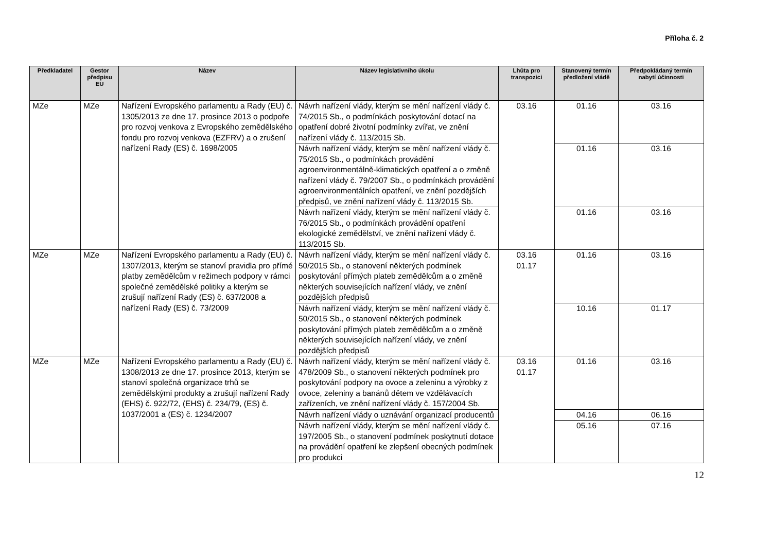Příloha č. 2
| Předkladatel | Gestor předpisu EU | Název | Název legislativního úkolu | Lhůta pro transpozici | Stanovený termín předložení vládě | Předpokládaný termín nabytí účinnosti |
| --- | --- | --- | --- | --- | --- | --- |
| MZe | MZe | Nařízení Evropského parlamentu a Rady (EU) č. 1305/2013 ze dne 17. prosince 2013 o podpoře pro rozvoj venkova z Evropského zemědělského fondu pro rozvoj venkova (EZFRV) a o zrušení nařízení Rady (ES) č. 1698/2005 | Návrh nařízení vlády, kterým se mění nařízení vlády č. 74/2015 Sb., o podmínkách poskytování dotací na opatření dobré životní podmínky zvířat, ve znění nařízení vlády č. 113/2015 Sb. | 03.16 | 01.16 | 03.16 |
| | | | Návrh nařízení vlády, kterým se mění nařízení vlády č. 75/2015 Sb., o podmínkách provádění agroenvironmentálně-klimatických opatření a o změně nařízení vlády č. 79/2007 Sb., o podmínkách provádění agroenvironmentálních opatření, ve znění pozdějších předpisů, ve znění nařízení vlády č. 113/2015 Sb. | | 01.16 | 03.16 |
| | | | Návrh nařízení vlády, kterým se mění nařízení vlády č. 76/2015 Sb., o podmínkách provádění opatření ekologické zemědělství, ve znění nařízení vlády č. 113/2015 Sb. | | 01.16 | 03.16 |
| MZe | MZe | Nařízení Evropského parlamentu a Rady (EU) č. 1307/2013, kterým se stanoví pravidla pro přímé platby zemědělcům v režimech podpory v rámci společné zemědělské politiky a kterým se zrušují nařízení Rady (ES) č. 637/2008 a nařízení Rady (ES) č. 73/2009 | Návrh nařízení vlády, kterým se mění nařízení vlády č. 50/2015 Sb., o stanovení některých podmínek poskytování přímých plateb zemědělcům a o změně některých souvisejících nařízení vlády, ve znění pozdějších předpisů | 03.16 01.17 | 01.16 | 03.16 |
| | | | Návrh nařízení vlády, kterým se mění nařízení vlády č. 50/2015 Sb., o stanovení některých podmínek poskytování přímých plateb zemědělcům a o změně některých souvisejících nařízení vlády, ve znění pozdějších předpisů | | 10.16 | 01.17 |
| MZe | MZe | Nařízení Evropského parlamentu a Rady (EU) č. 1308/2013 ze dne 17. prosince 2013, kterým se stanoví společná organizace trhů se zemědělskými produkty a zrušují nařízení Rady (EHS) č. 922/72, (EHS) č. 234/79, (ES) č. 1037/2001 a (ES) č. 1234/2007 | Návrh nařízení vlády, kterým se mění nařízení vlády č. 478/2009 Sb., o stanovení některých podmínek pro poskytování podpory na ovoce a zeleninu a výrobky z ovoce, zeleniny a banánů dětem ve vzdělávacích zařízeních, ve znění nařízení vlády č. 157/2004 Sb. | 03.16 01.17 | 01.16 | 03.16 |
| | | | Návrh nařízení vlády o uznávání organizací producentů | | 04.16 | 06.16 |
| | | | Návrh nařízení vlády, kterým se mění nařízení vlády č. 197/2005 Sb., o stanovení podmínek poskytnutí dotace na provádění opatření ke zlepšení obecných podmínek pro produkci | | 05.16 | 07.16 |
12